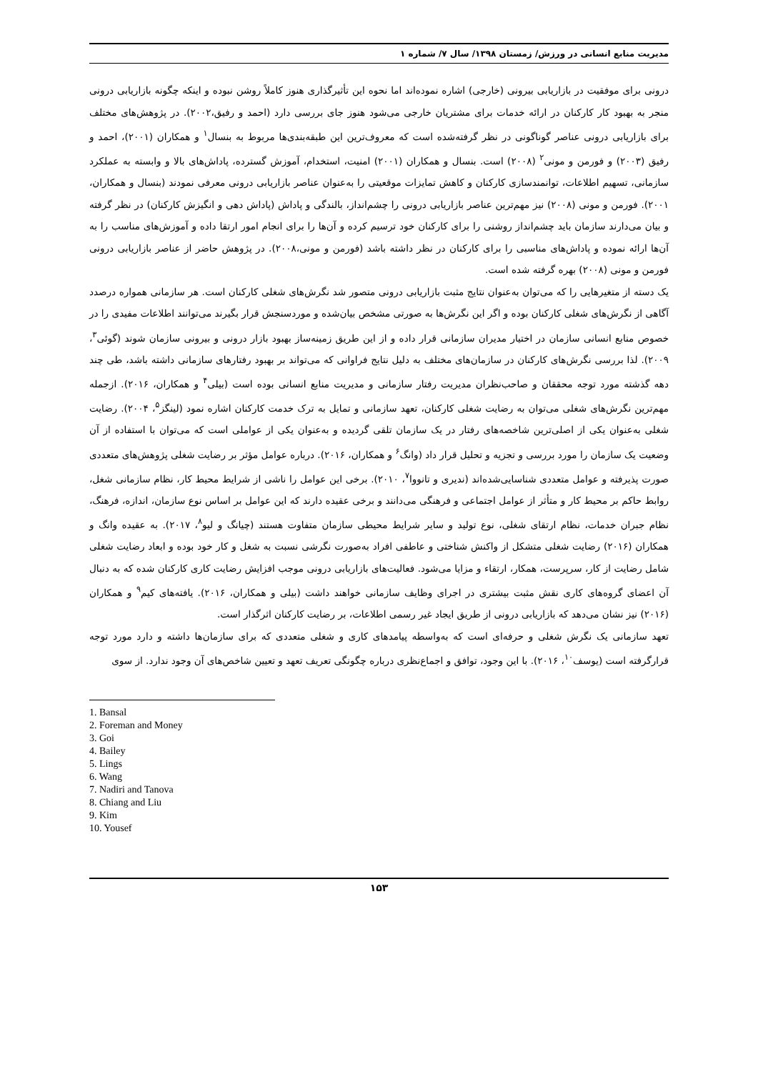مدیریت منابع انسانی در ورزش/ زمستان ۱۳۹۸/ سال ۷/ شماره ۱
درونی برای موفقیت در بازاریابی بیرونی (خارجی) اشاره نموده‌اند اما نحوه این تأثیرگذاری هنوز کاملاً روشن نبوده و اینکه چگونه بازاریابی درونی منجر به بهبود کار کارکنان در ارائه خدمات برای مشتریان خارجی می‌شود هنوز جای بررسی دارد (احمد و رفیق،۲۰۰۲). در پژوهش‌های مختلف برای بازاریابی درونی عناصر گوناگونی در نظر گرفته‌شده است که معروف‌ترین این طبقه‌بندی‌ها مربوط به بنسال<sup>۱</sup> و همکاران (۲۰۰۱)، احمد و رفیق (۲۰۰۳) و فورمن و مونی<sup>۲</sup> (۲۰۰۸) است. بنسال و همکاران (۲۰۰۱) امنیت، استخدام، آموزش گسترده، پاداش‌های بالا و وابسته به عملکرد سازمانی، تسهیم اطلاعات، توانمندسازی کارکنان و کاهش تمایزات موقعیتی را به‌عنوان عناصر بازاریابی درونی معرفی نمودند (بنسال و همکاران، ۲۰۰۱). فورمن و مونی (۲۰۰۸) نیز مهم‌ترین عناصر بازاریابی درونی را چشم‌انداز، بالندگی و پاداش (پاداش دهی و انگیزش کارکنان) در نظر گرفته و بیان می‌دارند سازمان باید چشم‌انداز روشنی را برای کارکنان خود ترسیم کرده و آن‌ها را برای انجام امور ارتقا داده و آموزش‌های مناسب را به آن‌ها ارائه نموده و پاداش‌های مناسبی را برای کارکنان در نظر داشته باشد (فورمن و مونی،۲۰۰۸). در پژوهش حاضر از عناصر بازاریابی درونی فورمن و مونی (۲۰۰۸) بهره گرفته شده است.
یک دسته از متغیرهایی را که می‌توان به‌عنوان نتایج مثبت بازاریابی درونی متصور شد نگرش‌های شغلی کارکنان است. هر سازمانی همواره درصدد آگاهی از نگرش‌های شغلی کارکنان بوده و اگر این نگرش‌ها به صورتی مشخص بیان‌شده و موردسنجش قرار بگیرند می‌توانند اطلاعات مفیدی را در خصوص منابع انسانی سازمان در اختیار مدیران سازمانی قرار داده و از این طریق زمینه‌ساز بهبود بازار درونی و بیرونی سازمان شوند (گوئی<sup>۳</sup>، ۲۰۰۹). لذا بررسی نگرش‌های کارکنان در سازمان‌های مختلف به دلیل نتایج فراوانی که می‌تواند بر بهبود رفتارهای سازمانی داشته باشد، طی چند دهه گذشته مورد توجه محققان و صاحب‌نظران مدیریت رفتار سازمانی و مدیریت منابع انسانی بوده است (بیلی<sup>۴</sup> و همکاران، ۲۰۱۶). ازجمله مهم‌ترین نگرش‌های شغلی می‌توان به رضایت شغلی کارکنان، تعهد سازمانی و تمایل به ترک خدمت کارکنان اشاره نمود (لینگز<sup>۵</sup>، ۲۰۰۴). رضایت شغلی به‌عنوان یکی از اصلی‌ترین شاخصه‌های رفتار در یک سازمان تلقی گردیده و به‌عنوان یکی از عواملی است که می‌توان با استفاده از آن وضعیت یک سازمان را مورد بررسی و تجزیه و تحلیل قرار داد (وانگ<sup>۶</sup> و همکاران، ۲۰۱۶). درباره عوامل مؤثر بر رضایت شغلی پژوهش‌های متعددی صورت پذیرفته و عوامل متعددی شناسایی‌شده‌اند (ندیری و تانووا<sup>۷</sup>، ۲۰۱۰). برخی این عوامل را ناشی از شرایط محیط کار، نظام سازمانی شغل، روابط حاکم بر محیط کار و متأثر از عوامل اجتماعی و فرهنگی می‌دانند و برخی عقیده دارند که این عوامل بر اساس نوع سازمان، اندازه، فرهنگ، نظام جبران خدمات، نظام ارتقای شغلی، نوع تولید و سایر شرایط محیطی سازمان متفاوت هستند (چیانگ و لیو<sup>۸</sup>، ۲۰۱۷). به عقیده وانگ و همکاران (۲۰۱۶) رضایت شغلی متشکل از واکنش شناختی و عاطفی افراد به‌صورت نگرشی نسبت به شغل و کار خود بوده و ابعاد رضایت شغلی شامل رضایت از کار، سرپرست، همکار، ارتقاء و مزایا می‌شود. فعالیت‌های بازاریابی درونی موجب افزایش رضایت کاری کارکنان شده که به دنبال آن اعضای گروه‌های کاری نقش مثبت بیشتری در اجرای وظایف سازمانی خواهند داشت (بیلی و همکاران، ۲۰۱۶). یافته‌های کیم<sup>۹</sup> و همکاران (۲۰۱۶) نیز نشان می‌دهد که بازاریابی درونی از طریق ایجاد غیر رسمی اطلاعات، بر رضایت کارکنان اثرگذار است.
تعهد سازمانی یک نگرش شغلی و حرفه‌ای است که به‌واسطه پیامدهای کاری و شغلی متعددی که برای سازمان‌ها داشته و دارد مورد توجه قرارگرفته است (یوسف<sup>۱۰</sup>، ۲۰۱۶). با این وجود، توافق و اجماع‌نظری درباره چگونگی تعریف تعهد و تعیین شاخص‌های آن وجود ندارد. از سوی
1. Bansal
2. Foreman and Money
3. Goi
4. Bailey
5. Lings
6. Wang
7. Nadiri and Tanova
8. Chiang and Liu
9. Kim
10. Yousef
۱۵۳